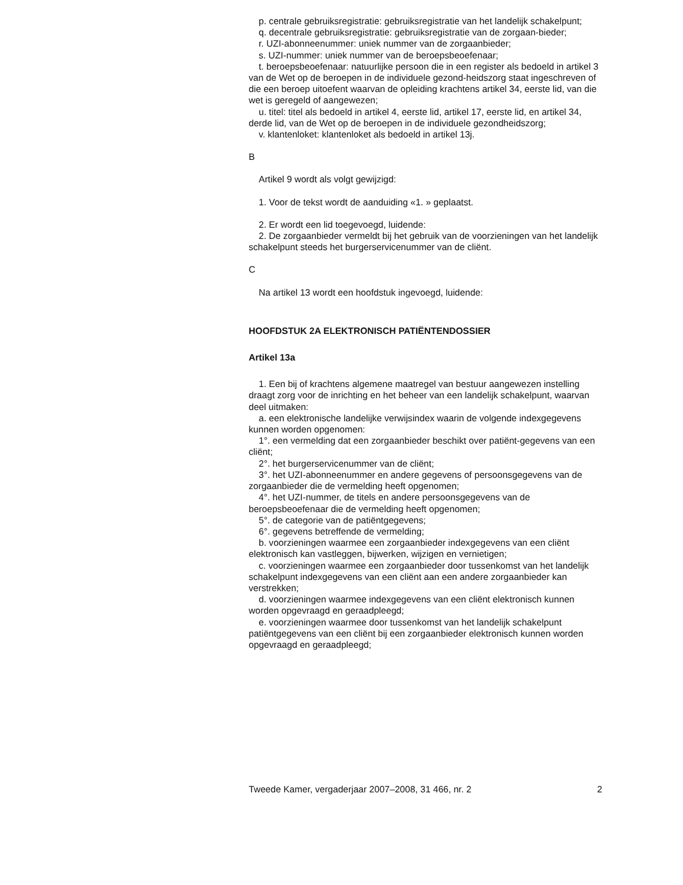p. centrale gebruiksregistratie: gebruiksregistratie van het landelijk schakelpunt;
q. decentrale gebruiksregistratie: gebruiksregistratie van de zorgaan-bieder;
r. UZI-abonneenummer: uniek nummer van de zorgaanbieder;
s. UZI-nummer: uniek nummer van de beroepsbeoefenaar;
t. beroepsbeoefenaar: natuurlijke persoon die in een register als bedoeld in artikel 3 van de Wet op de beroepen in de individuele gezond-heidszorg staat ingeschreven of die een beroep uitoefent waarvan de opleiding krachtens artikel 34, eerste lid, van die wet is geregeld of aangewezen;
u. titel: titel als bedoeld in artikel 4, eerste lid, artikel 17, eerste lid, en artikel 34, derde lid, van de Wet op de beroepen in de individuele gezondheidszorg;
v. klantenloket: klantenloket als bedoeld in artikel 13j.
B
Artikel 9 wordt als volgt gewijzigd:
1. Voor de tekst wordt de aanduiding «1. » geplaatst.
2. Er wordt een lid toegevoegd, luidende:
2. De zorgaanbieder vermeldt bij het gebruik van de voorzieningen van het landelijk schakelpunt steeds het burgerservicenummer van de cliënt.
C
Na artikel 13 wordt een hoofdstuk ingevoegd, luidende:
HOOFDSTUK 2A ELEKTRONISCH PATIËNTENDOSSIER
Artikel 13a
1. Een bij of krachtens algemene maatregel van bestuur aangewezen instelling draagt zorg voor de inrichting en het beheer van een landelijk schakelpunt, waarvan deel uitmaken:
a. een elektronische landelijke verwijsindex waarin de volgende indexgegevens kunnen worden opgenomen:
1°. een vermelding dat een zorgaanbieder beschikt over patiënt-gegevens van een cliënt;
2°. het burgerservicenummer van de cliënt;
3°. het UZI-abonneenummer en andere gegevens of persoonsgegevens van de zorgaanbieder die de vermelding heeft opgenomen;
4°. het UZI-nummer, de titels en andere persoonsgegevens van de beroepsbeoefenaar die de vermelding heeft opgenomen;
5°. de categorie van de patiëntgegevens;
6°. gegevens betreffende de vermelding;
b. voorzieningen waarmee een zorgaanbieder indexgegevens van een cliënt elektronisch kan vastleggen, bijwerken, wijzigen en vernietigen;
c. voorzieningen waarmee een zorgaanbieder door tussenkomst van het landelijk schakelpunt indexgegevens van een cliënt aan een andere zorgaanbieder kan verstrekken;
d. voorzieningen waarmee indexgegevens van een cliënt elektronisch kunnen worden opgevraagd en geraadpleegd;
e. voorzieningen waarmee door tussenkomst van het landelijk schakelpunt patiëntgegevens van een cliënt bij een zorgaanbieder elektronisch kunnen worden opgevraagd en geraadpleegd;
Tweede Kamer, vergaderjaar 2007–2008, 31 466, nr. 2 2